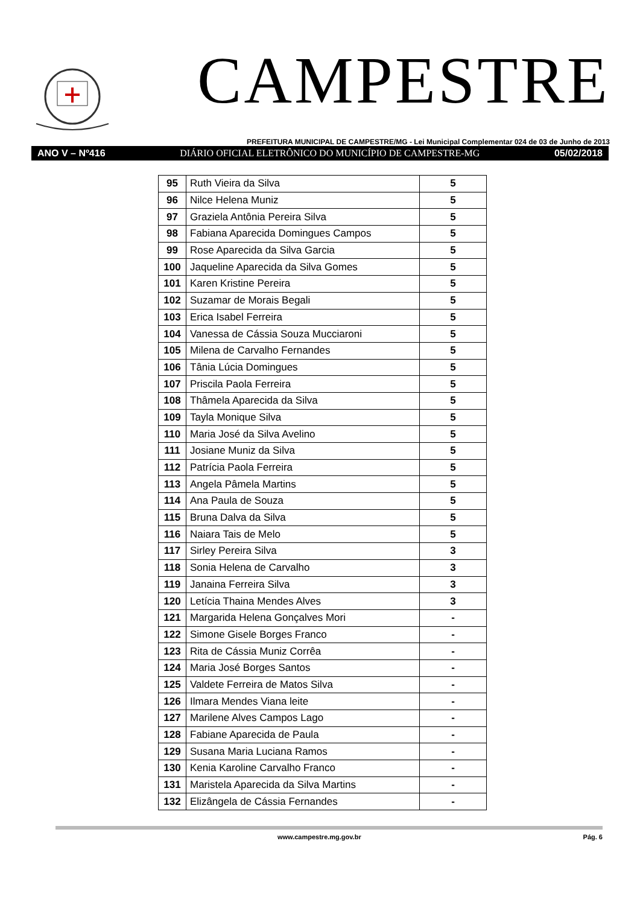CAMPESTRE
PREFEITURA MUNICIPAL DE CAMPESTRE/MG - Lei Municipal Complementar 024 de 03 de Junho de 2013
ANO V – Nº416 DIÁRIO OFICIAL ELETRÔNICO DO MUNICÍPIO DE CAMPESTRE-MG 05/02/2018
| 95 | Ruth Vieira da Silva | 5 |
| 96 | Nilce Helena Muniz | 5 |
| 97 | Graziela Antônia Pereira Silva | 5 |
| 98 | Fabiana Aparecida Domingues Campos | 5 |
| 99 | Rose Aparecida da Silva Garcia | 5 |
| 100 | Jaqueline Aparecida da Silva Gomes | 5 |
| 101 | Karen Kristine Pereira | 5 |
| 102 | Suzamar de Morais Begali | 5 |
| 103 | Erica Isabel Ferreira | 5 |
| 104 | Vanessa de Cássia Souza Mucciaroni | 5 |
| 105 | Milena de Carvalho Fernandes | 5 |
| 106 | Tânia Lúcia Domingues | 5 |
| 107 | Priscila Paola Ferreira | 5 |
| 108 | Thâmela Aparecida da Silva | 5 |
| 109 | Tayla Monique Silva | 5 |
| 110 | Maria José da Silva Avelino | 5 |
| 111 | Josiane Muniz da Silva | 5 |
| 112 | Patrícia Paola Ferreira | 5 |
| 113 | Angela Pâmela Martins | 5 |
| 114 | Ana Paula de Souza | 5 |
| 115 | Bruna Dalva da Silva | 5 |
| 116 | Naiara Tais de Melo | 5 |
| 117 | Sirley Pereira Silva | 3 |
| 118 | Sonia Helena de Carvalho | 3 |
| 119 | Janaina Ferreira Silva | 3 |
| 120 | Letícia Thaina Mendes Alves | 3 |
| 121 | Margarida Helena Gonçalves Mori | - |
| 122 | Simone Gisele Borges Franco | - |
| 123 | Rita de Cássia Muniz Corrêa | - |
| 124 | Maria José Borges Santos | - |
| 125 | Valdete Ferreira de Matos Silva | - |
| 126 | Ilmara Mendes Viana leite | - |
| 127 | Marilene Alves Campos Lago | - |
| 128 | Fabiane Aparecida de Paula | - |
| 129 | Susana Maria Luciana Ramos | - |
| 130 | Kenia Karoline Carvalho Franco | - |
| 131 | Maristela Aparecida da Silva Martins | - |
| 132 | Elizângela de Cássia Fernandes | - |
www.campestre.mg.gov.br Pág. 6